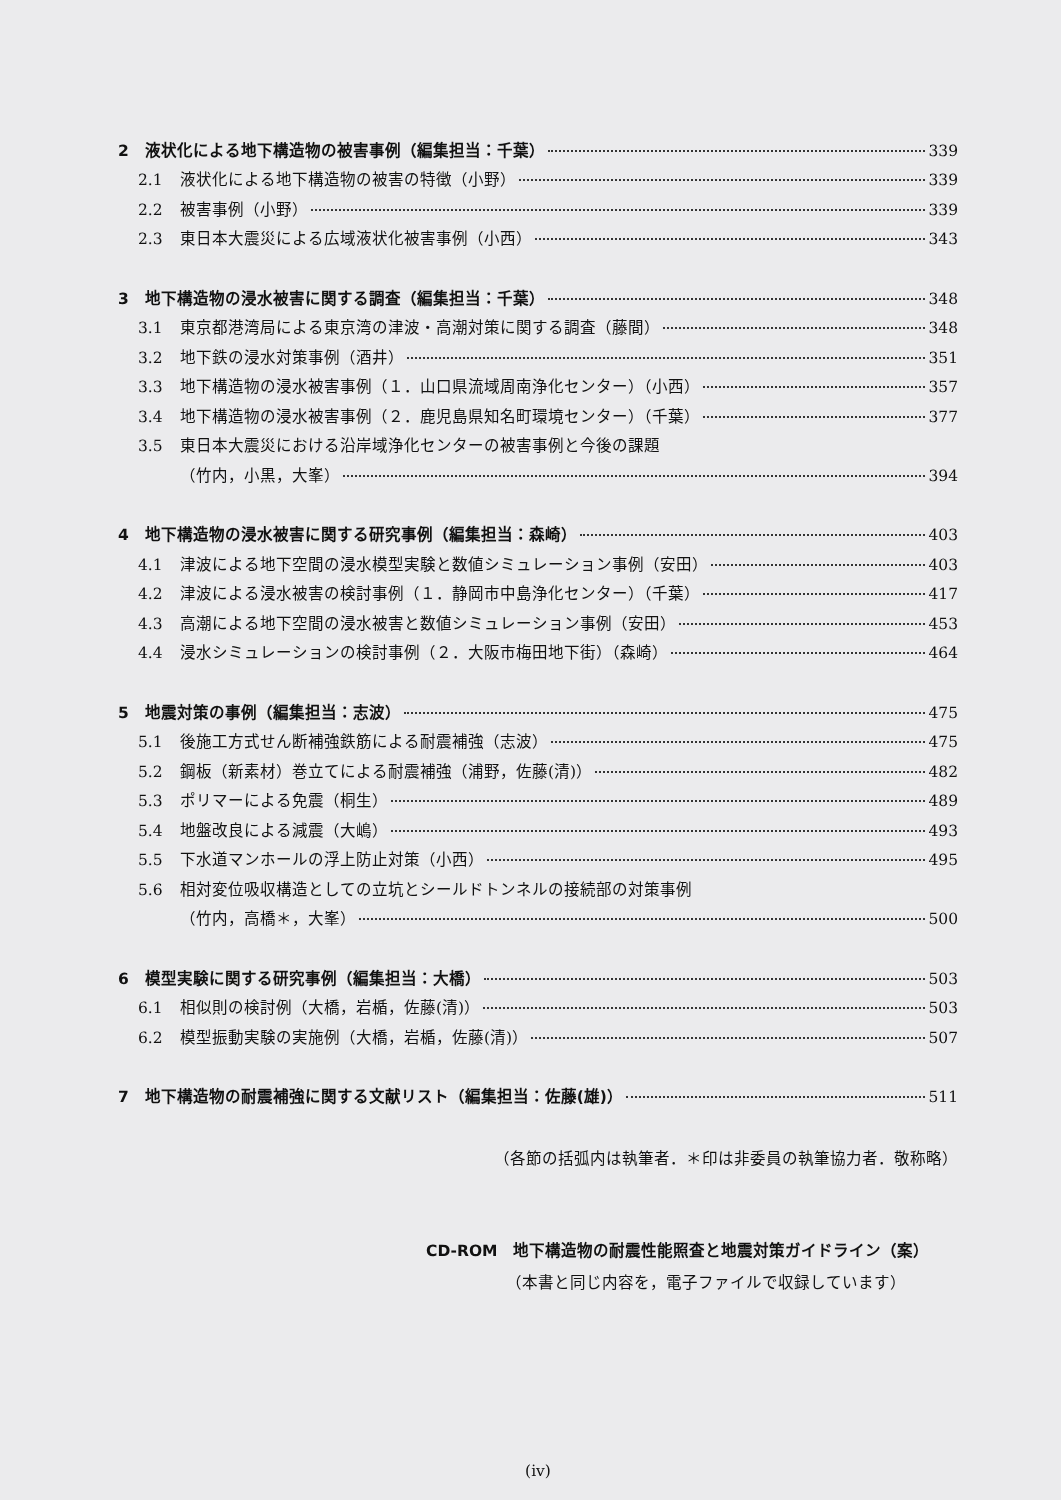2　液状化による地下構造物の被害事例（編集担当：千葉） 339
2.1 液状化による地下構造物の被害の特徴（小野） 339
2.2 被害事例（小野） 339
2.3 東日本大震災による広域液状化被害事例（小西） 343
3　地下構造物の浸水被害に関する調査（編集担当：千葉） 348
3.1 東京都港湾局による東京湾の津波・高潮対策に関する調査（藤間） 348
3.2 地下鉄の浸水対策事例（酒井） 351
3.3 地下構造物の浸水被害事例（１．山口県流域周南浄化センター）（小西） 357
3.4 地下構造物の浸水被害事例（２．鹿児島県知名町環境センター）（千葉） 377
3.5 東日本大震災における沿岸域浄化センターの被害事例と今後の課題
（竹内，小黒，大峯） 394
4　地下構造物の浸水被害に関する研究事例（編集担当：森崎） 403
4.1 津波による地下空間の浸水模型実験と数値シミュレーション事例（安田） 403
4.2 津波による浸水被害の検討事例（１．静岡市中島浄化センター）（千葉） 417
4.3 高潮による地下空間の浸水被害と数値シミュレーション事例（安田） 453
4.4 浸水シミュレーションの検討事例（２．大阪市梅田地下街）（森崎） 464
5　地震対策の事例（編集担当：志波） 475
5.1 後施工方式せん断補強鉄筋による耐震補強（志波） 475
5.2 鋼板（新素材）巻立てによる耐震補強（浦野，佐藤(清)） 482
5.3 ポリマーによる免震（桐生） 489
5.4 地盤改良による減震（大嶋） 493
5.5 下水道マンホールの浮上防止対策（小西） 495
5.6 相対変位吸収構造としての立坑とシールドトンネルの接続部の対策事例
（竹内，高橋＊，大峯） 500
6　模型実験に関する研究事例（編集担当：大橋） 503
6.1 相似則の検討例（大橋，岩楯，佐藤(清)） 503
6.2 模型振動実験の実施例（大橋，岩楯，佐藤(清)） 507
7　地下構造物の耐震補強に関する文献リスト（編集担当：佐藤(雄)） 511
（各節の括弧内は執筆者．＊印は非委員の執筆協力者．敬称略）
CD-ROM　地下構造物の耐震性能照査と地震対策ガイドライン（案）
（本書と同じ内容を，電子ファイルで収録しています）
(iv)